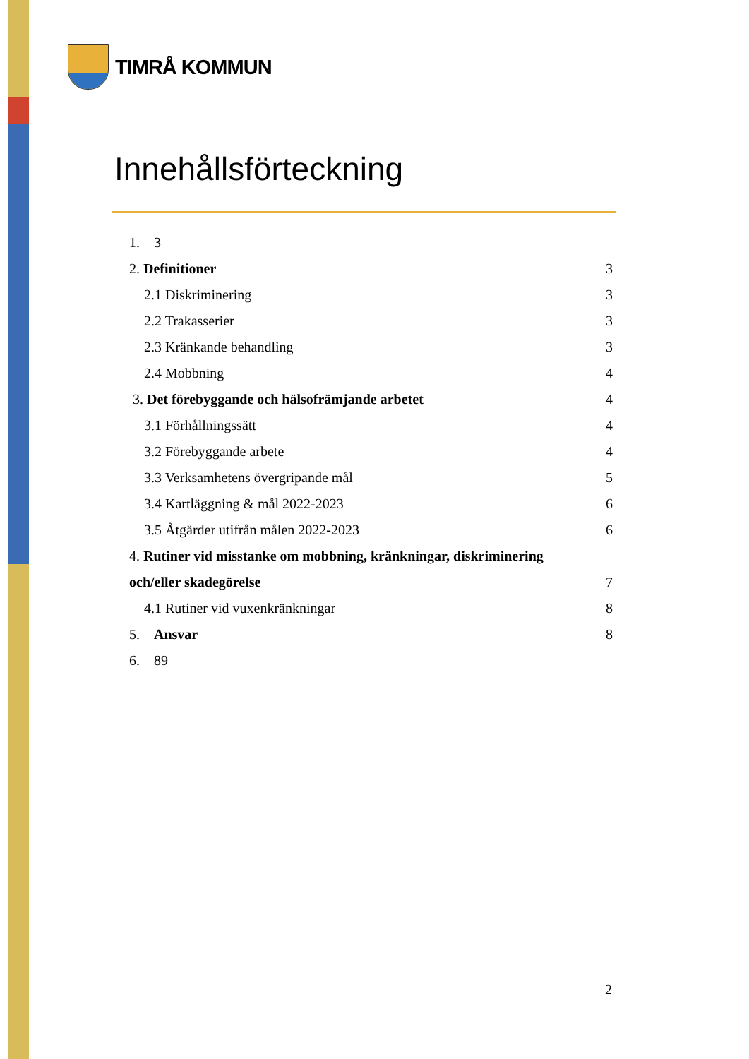TIMRÅ KOMMUN
Innehållsförteckning
1. 3
2. Definitioner 3
2.1 Diskriminering 3
2.2 Trakasserier 3
2.3 Kränkande behandling 3
2.4 Mobbning 4
3. Det förebyggande och hälsofrämjande arbetet 4
3.1 Förhållningssätt 4
3.2 Förebyggande arbete 4
3.3 Verksamhetens övergripande mål 5
3.4 Kartläggning & mål 2022-2023 6
3.5 Åtgärder utifrån målen 2022-2023 6
4. Rutiner vid misstanke om mobbning, kränkningar, diskriminering
och/eller skadegörelse 7
4.1 Rutiner vid vuxenkränkningar 8
5. Ansvar 8
6. 89
2